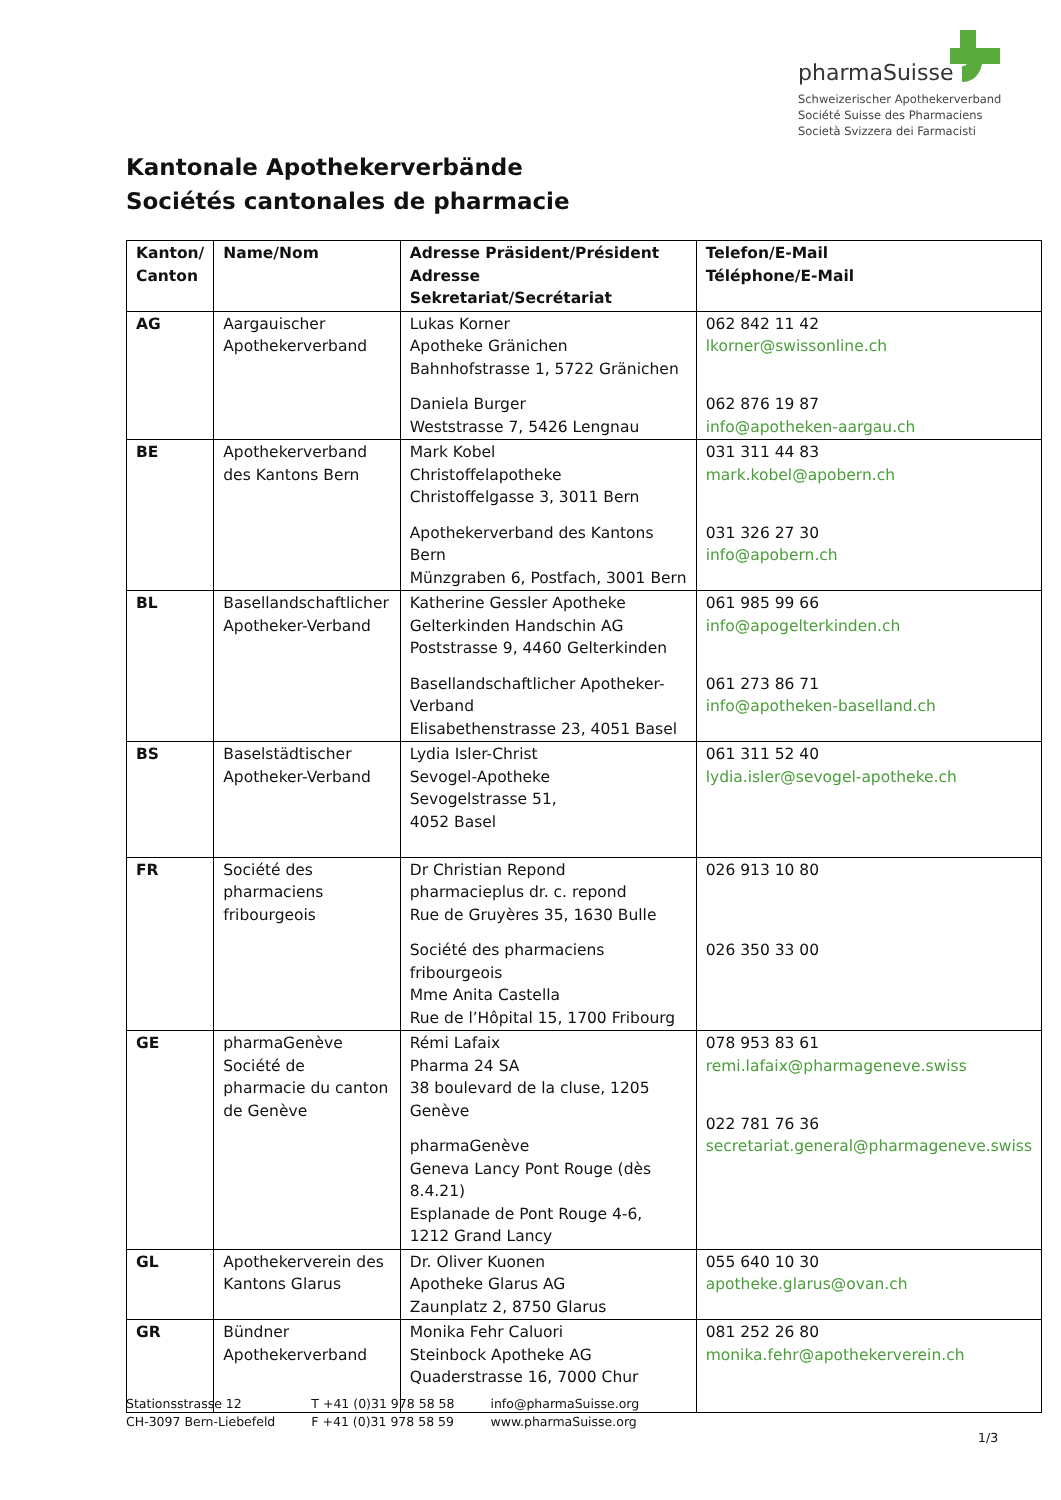pharmaSuisse
Schweizerischer Apothekerverband
Société Suisse des Pharmaciens
Società Svizzera dei Farmacisti
Kantonale Apothekerverbände
Sociétés cantonales de pharmacie
| Kanton/ Canton | Name/Nom | Adresse Präsident/Président Adresse Sekretariat/Secrétariat | Telefon/E-Mail Téléphone/E-Mail |
| --- | --- | --- | --- |
| AG | Aargauischer Apothekerverband | Lukas Korner Apotheke Gränichen Bahnhofstrasse 1, 5722 Gränichen Daniela Burger Weststrasse 7, 5426 Lengnau | 062 842 11 42 lkorner@swissonline.ch 062 876 19 87 info@apotheken-aargau.ch |
| BE | Apothekerverband des Kantons Bern | Mark Kobel Christoffelapotheke Christoffelgasse 3, 3011 Bern Apothekerverband des Kantons Bern Münzgraben 6, Postfach, 3001 Bern | 031 311 44 83 mark.kobel@apobern.ch 031 326 27 30 info@apobern.ch |
| BL | Basellandschaftlicher Apotheker-Verband | Katherine Gessler Apotheke Gelterkinden Handschin AG Poststrasse 9, 4460 Gelterkinden Basellandschaftlicher Apotheker-Verband Elisabethenstrasse 23, 4051 Basel | 061 985 99 66 info@apogelterkinden.ch 061 273 86 71 info@apotheken-baselland.ch |
| BS | Baselstädtischer Apotheker-Verband | Lydia Isler-Christ Sevogel-Apotheke Sevogelstrasse 51, 4052 Basel | 061 311 52 40 lydia.isler@sevogel-apotheke.ch |
| FR | Société des pharmaciens fribourgeois | Dr Christian Repond pharmacieplus dr. c. repond Rue de Gruyères 35, 1630 Bulle Société des pharmaciens fribourgeois Mme Anita Castella Rue de l’Hôpital 15, 1700 Fribourg | 026 913 10 80 026 350 33 00 |
| GE | pharmaGenève Société de pharmacie du canton de Genève | Rémi Lafaix Pharma 24 SA 38 boulevard de la cluse, 1205 Genève pharmaGenève Geneva Lancy Pont Rouge (dès 8.4.21) Esplanade de Pont Rouge 4-6, 1212 Grand Lancy | 078 953 83 61 remi.lafaix@pharmageneve.swiss 022 781 76 36 secretariat.general@pharmageneve.swiss |
| GL | Apothekerverein des Kantons Glarus | Dr. Oliver Kuonen Apotheke Glarus AG Zaunplatz 2, 8750 Glarus | 055 640 10 30 apotheke.glarus@ovan.ch |
| GR | Bündner Apothekerverband | Monika Fehr Caluori Steinbock Apotheke AG Quaderstrasse 16, 7000 Chur | 081 252 26 80 monika.fehr@apothekerverein.ch |
Stationsstrasse 12
CH-3097 Bern-Liebefeld
T +41 (0)31 978 58 58
F +41 (0)31 978 58 59
info@pharmaSuisse.org
www.pharmaSuisse.org
1/3